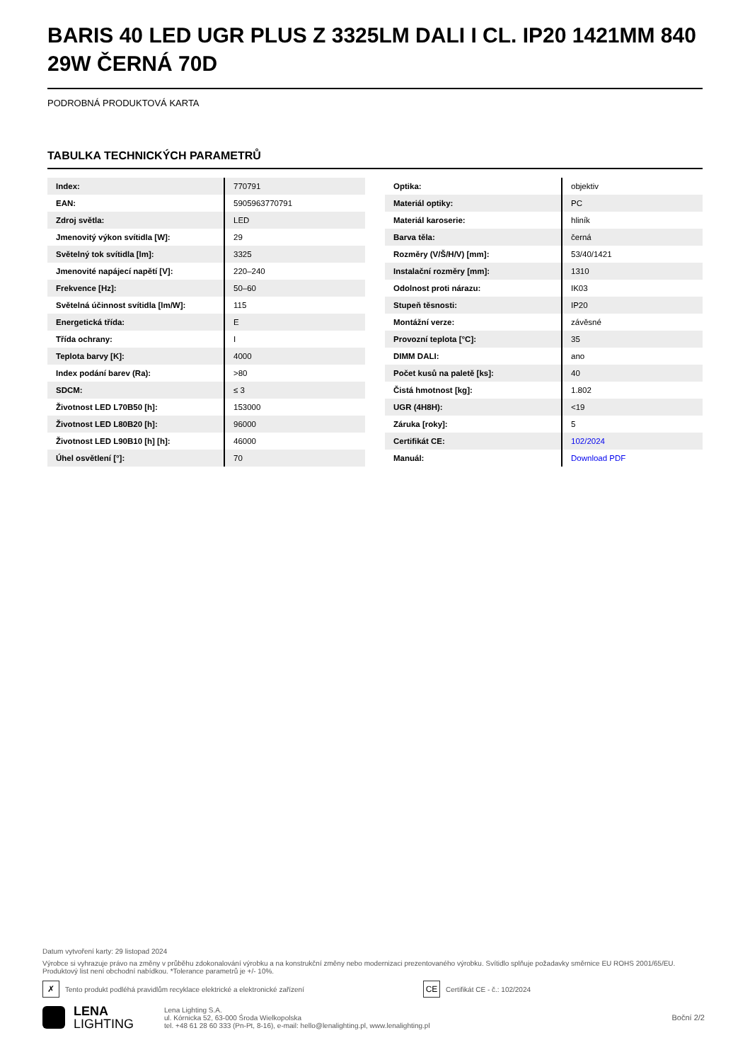BARIS 40 LED UGR PLUS Z 3325LM DALI I CL. IP20 1421MM 840 29W ČERNÁ 70D
PODROBNÁ PRODUKTOVÁ KARTA
TABULKA TECHNICKÝCH PARAMETRŮ
| Index: | 770791 |
| EAN: | 5905963770791 |
| Zdroj světla: | LED |
| Jmenovitý výkon svítidla [W]: | 29 |
| Světelný tok svítidla [lm]: | 3325 |
| Jmenovité napájecí napětí [V]: | 220–240 |
| Frekvence [Hz]: | 50–60 |
| Světelná účinnost svítidla [lm/W]: | 115 |
| Energetická třída: | E |
| Třída ochrany: | I |
| Teplota barvy [K]: | 4000 |
| Index podání barev (Ra): | >80 |
| SDCM: | ≤ 3 |
| Životnost LED L70B50 [h]: | 153000 |
| Životnost LED L80B20 [h]: | 96000 |
| Životnost LED L90B10 [h] [h]: | 46000 |
| Úhel osvětlení [°]: | 70 |
| Optika: | objektiv |
| Materiál optiky: | PC |
| Materiál karoserie: | hliník |
| Barva těla: | černá |
| Rozměry (V/Š/H/V) [mm]: | 53/40/1421 |
| Instalační rozměry [mm]: | 1310 |
| Odolnost proti nárazu: | IK03 |
| Stupeň těsnosti: | IP20 |
| Montážní verze: | závěsné |
| Provozní teplota [°C]: | 35 |
| DIMM DALI: | ano |
| Počet kusů na paletě [ks]: | 40 |
| Čistá hmotnost [kg]: | 1.802 |
| UGR (4H8H): | <19 |
| Záruka [roky]: | 5 |
| Certifikát CE: | 102/2024 |
| Manuál: | Download PDF |
Datum vytvoření karty: 29 listopad 2024
Výrobce si vyhrazuje právo na změny v průběhu zdokonalování výrobku a na konstrukční změny nebo modernizaci prezentovaného výrobku. Svítidlo splňuje požadavky směrnice EU ROHS 2001/65/EU. Produktový list není obchodní nabídkou. *Tolerance parametrů je +/- 10%.
✗ Tento produkt podléhá pravidlům recyklace elektrické a elektronické zařízení CE Certifikát CE - č.: 102/2024
LENA
LIGHTING
Lena Lighting S.A.
ul. Kórnicka 52, 63-000 Środa Wielkopolska
tel. +48 61 28 60 333 (Pn-Pt, 8-16), e-mail: hello@lenalighting.pl, www.lenalighting.pl
Boční 2/2